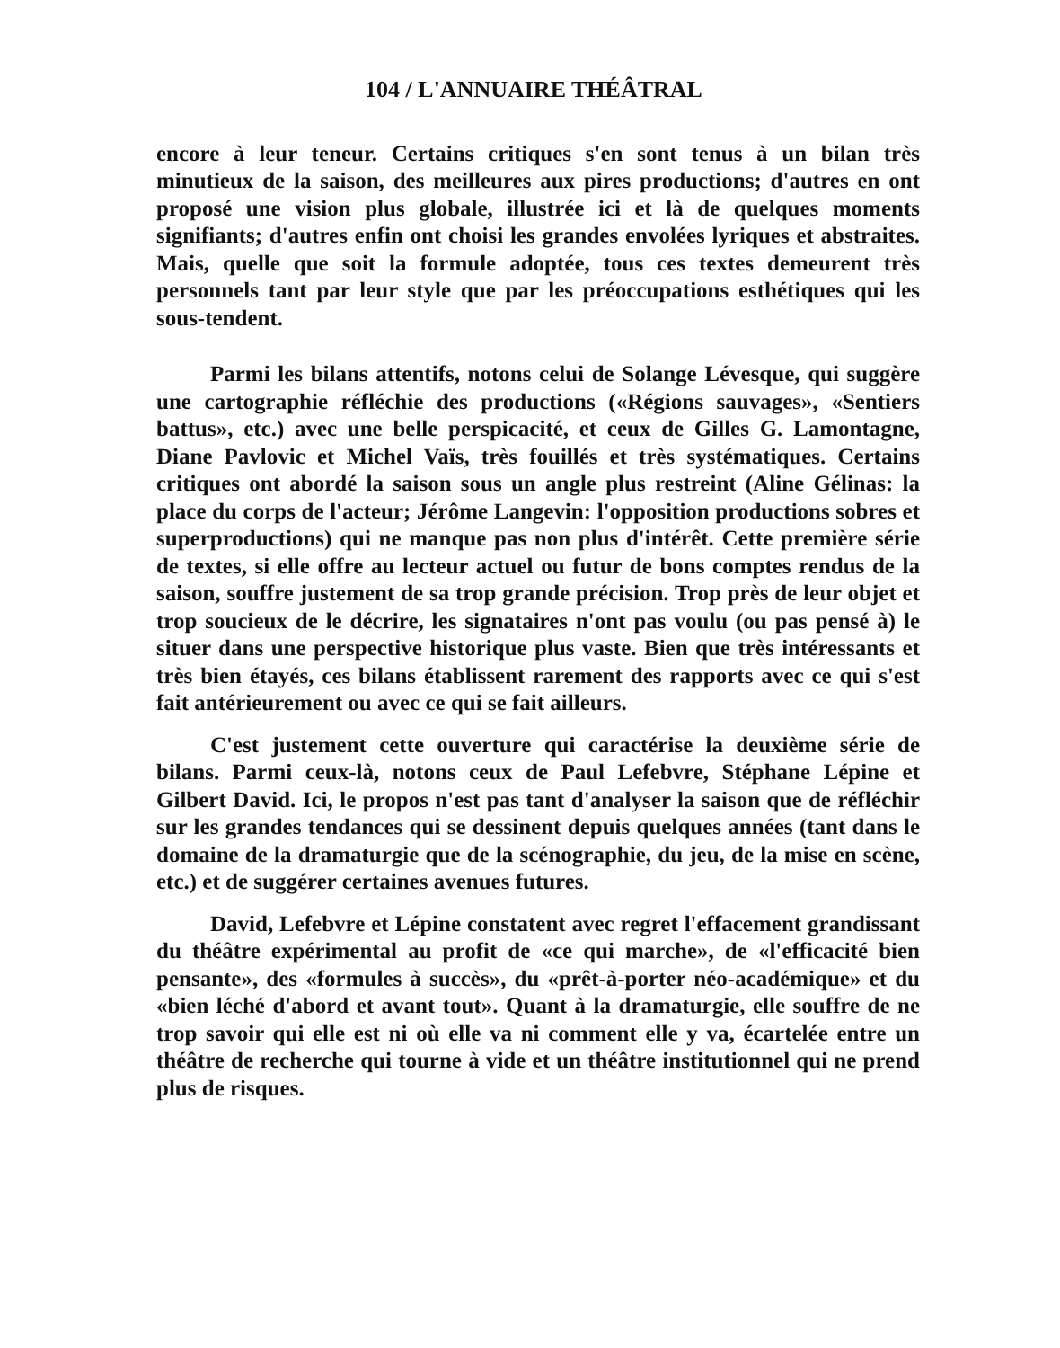104 / L'ANNUAIRE THÉÂTRAL
encore à leur teneur. Certains critiques s'en sont tenus à un bilan très minutieux de la saison, des meilleures aux pires productions; d'autres en ont proposé une vision plus globale, illustrée ici et là de quelques moments signifiants; d'autres enfin ont choisi les grandes envolées lyriques et abstraites. Mais, quelle que soit la formule adoptée, tous ces textes demeurent très personnels tant par leur style que par les préoccupations esthétiques qui les sous-tendent.
Parmi les bilans attentifs, notons celui de Solange Lévesque, qui suggère une cartographie réfléchie des productions («Régions sauvages», «Sentiers battus», etc.) avec une belle perspicacité, et ceux de Gilles G. Lamontagne, Diane Pavlovic et Michel Vaïs, très fouillés et très systématiques. Certains critiques ont abordé la saison sous un angle plus restreint (Aline Gélinas: la place du corps de l'acteur; Jérôme Langevin: l'opposition productions sobres et superproductions) qui ne manque pas non plus d'intérêt. Cette première série de textes, si elle offre au lecteur actuel ou futur de bons comptes rendus de la saison, souffre justement de sa trop grande précision. Trop près de leur objet et trop soucieux de le décrire, les signataires n'ont pas voulu (ou pas pensé à) le situer dans une perspective historique plus vaste. Bien que très intéressants et très bien étayés, ces bilans établissent rarement des rapports avec ce qui s'est fait antérieurement ou avec ce qui se fait ailleurs.
C'est justement cette ouverture qui caractérise la deuxième série de bilans. Parmi ceux-là, notons ceux de Paul Lefebvre, Stéphane Lépine et Gilbert David. Ici, le propos n'est pas tant d'analyser la saison que de réfléchir sur les grandes tendances qui se dessinent depuis quelques années (tant dans le domaine de la dramaturgie que de la scénographie, du jeu, de la mise en scène, etc.) et de suggérer certaines avenues futures.
David, Lefebvre et Lépine constatent avec regret l'effacement grandissant du théâtre expérimental au profit de «ce qui marche», de «l'efficacité bien pensante», des «formules à succès», du «prêt-à-porter néo-académique» et du «bien léché d'abord et avant tout». Quant à la dramaturgie, elle souffre de ne trop savoir qui elle est ni où elle va ni comment elle y va, écartelée entre un théâtre de recherche qui tourne à vide et un théâtre institutionnel qui ne prend plus de risques.